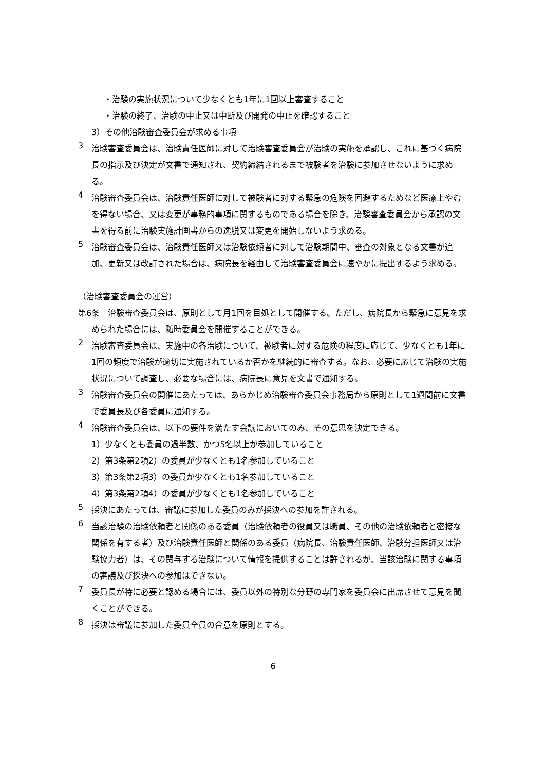・治験の実施状況について少なくとも1年に1回以上審査すること
・治験の終了、治験の中止又は中断及び開発の中止を確認すること
3）その他治験審査委員会が求める事項
3
治験審査委員会は、治験責任医師に対して治験審査委員会が治験の実施を承認し、これに基づく病院長の指示及び決定が文書で通知され、契約締結されるまで被験者を治験に参加させないように求める。
4
治験審査委員会は、治験責任医師に対して被験者に対する緊急の危険を回避するためなど医療上やむを得ない場合、又は変更が事務的事項に関するものである場合を除き、治験審査委員会から承認の文書を得る前に治験実施計画書からの逸脱又は変更を開始しないよう求める。
5
治験審査委員会は、治験責任医師又は治験依頼者に対して治験期間中、審査の対象となる文書が追加、更新又は改訂された場合は、病院長を経由して治験審査委員会に速やかに提出するよう求める。
（治験審査委員会の運営）
第6条　治験審査委員会は、原則として月1回を目処として開催する。ただし、病院長から緊急に意見を求められた場合には、随時委員会を開催することができる。
2
治験審査委員会は、実施中の各治験について、被験者に対する危険の程度に応じて、少なくとも1年に1回の頻度で治験が適切に実施されているか否かを継続的に審査する。なお、必要に応じて治験の実施状況について調査し、必要な場合には、病院長に意見を文書で通知する。
3
治験審査委員会の開催にあたっては、あらかじめ治験審査委員会事務局から原則として1週間前に文書で委員長及び各委員に通知する。
4
治験審査委員会は、以下の要件を満たす会議においてのみ、その意思を決定できる。
1）少なくとも委員の過半数、かつ5名以上が参加していること
2）第3条第2項2）の委員が少なくとも1名参加していること
3）第3条第2項3）の委員が少なくとも1名参加していること
4）第3条第2項4）の委員が少なくとも1名参加していること
5
採決にあたっては、審議に参加した委員のみが採決への参加を許される。
6
当該治験の治験依頼者と関係のある委員（治験依頼者の役員又は職員、その他の治験依頼者と密接な関係を有する者）及び治験責任医師と関係のある委員（病院長、治験責任医師、治験分担医師又は治験協力者）は、その関与する治験について情報を提供することは許されるが、当該治験に関する事項の審議及び採決への参加はできない。
7
委員長が特に必要と認める場合には、委員以外の特別な分野の専門家を委員会に出席させて意見を聞くことができる。
8
採決は審議に参加した委員全員の合意を原則とする。
6